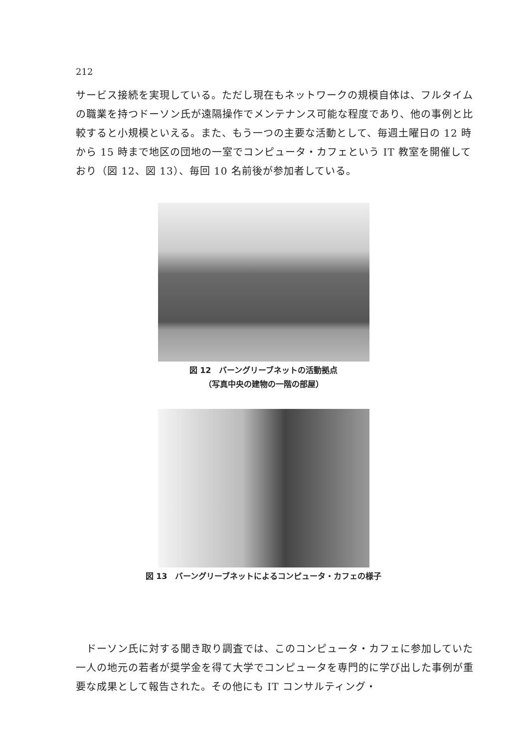212
サービス接続を実現している。ただし現在もネットワークの規模自体は、フルタイムの職業を持つドーソン氏が遠隔操作でメンテナンス可能な程度であり、他の事例と比較すると小規模といえる。また、もう一つの主要な活動として、毎週土曜日の 12 時から 15 時まで地区の団地の一室でコンピュータ・カフェという IT 教室を開催しており（図 12、図 13）、毎回 10 名前後が参加者している。
図 12　バーングリーブネットの活動拠点
（写真中央の建物の一階の部屋）
図 13　バーングリーブネットによるコンピュータ・カフェの様子
　ドーソン氏に対する聞き取り調査では、このコンピュータ・カフェに参加していた一人の地元の若者が奨学金を得て大学でコンピュータを専門的に学び出した事例が重要な成果として報告された。その他にも IT コンサルティング・